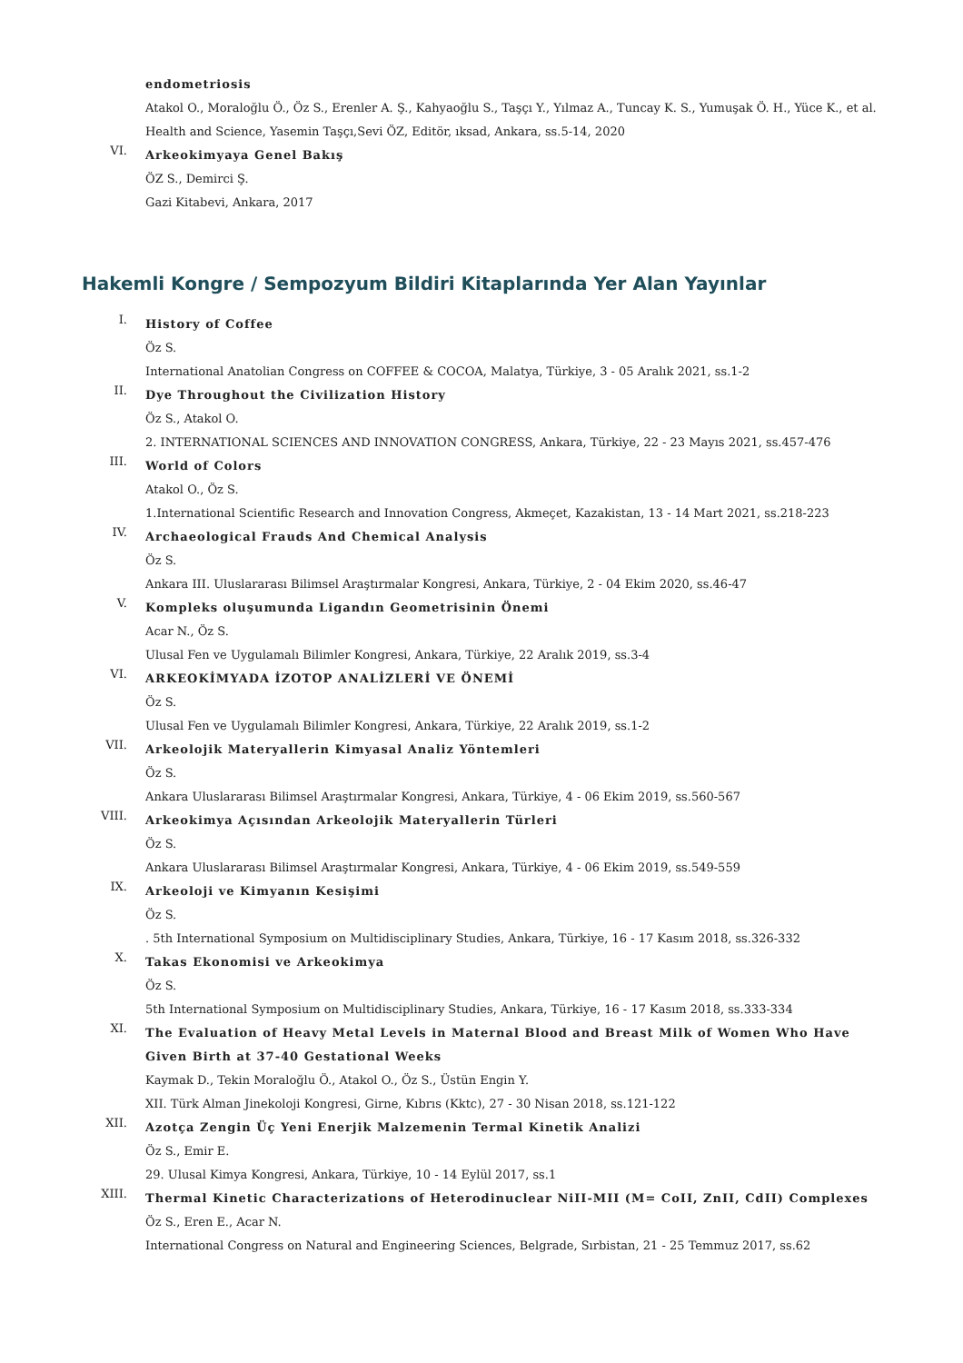endometriosis
Atakol O., Moraloğlu Ö., Öz S., Erenler A. Ş., Kahyaoğlu S., Taşçı Y., Yılmaz A., Tuncay K. S., Yumuşak Ö. H., Yüce K., et al.
Health and Science, Yasemin Taşçı,Sevi ÖZ, Editör, ıksad, Ankara, ss.5-14, 2020
VI.
Arkeokimyaya Genel Bakış
ÖZ S., Demirci Ş.
Gazi Kitabevi, Ankara, 2017
Hakemli Kongre / Sempozyum Bildiri Kitaplarında Yer Alan Yayınlar
I.
History of Coffee
Öz S.
International Anatolian Congress on COFFEE & COCOA, Malatya, Türkiye, 3 - 05 Aralık 2021, ss.1-2
II.
Dye Throughout the Civilization History
Öz S., Atakol O.
2. INTERNATIONAL SCIENCES AND INNOVATION CONGRESS, Ankara, Türkiye, 22 - 23 Mayıs 2021, ss.457-476
III.
World of Colors
Atakol O., Öz S.
1.International Scientific Research and Innovation Congress, Akmeçet, Kazakistan, 13 - 14 Mart 2021, ss.218-223
IV.
Archaeological Frauds And Chemical Analysis
Öz S.
Ankara III. Uluslararası Bilimsel Araştırmalar Kongresi, Ankara, Türkiye, 2 - 04 Ekim 2020, ss.46-47
V.
Kompleks oluşumunda Ligandın Geometrisinin Önemi
Acar N., Öz S.
Ulusal Fen ve Uygulamalı Bilimler Kongresi, Ankara, Türkiye, 22 Aralık 2019, ss.3-4
VI.
ARKEOKİMYADA İZOTOP ANALİZLERİ VE ÖNEMİ
Öz S.
Ulusal Fen ve Uygulamalı Bilimler Kongresi, Ankara, Türkiye, 22 Aralık 2019, ss.1-2
VII.
Arkeolojik Materyallerin Kimyasal Analiz Yöntemleri
Öz S.
Ankara Uluslararası Bilimsel Araştırmalar Kongresi, Ankara, Türkiye, 4 - 06 Ekim 2019, ss.560-567
VIII.
Arkeokimya Açısından Arkeolojik Materyallerin Türleri
Öz S.
Ankara Uluslararası Bilimsel Araştırmalar Kongresi, Ankara, Türkiye, 4 - 06 Ekim 2019, ss.549-559
IX.
Arkeoloji ve Kimyanın Kesişimi
Öz S.
. 5th International Symposium on Multidisciplinary Studies, Ankara, Türkiye, 16 - 17 Kasım 2018, ss.326-332
X.
Takas Ekonomisi ve Arkeokimya
Öz S.
5th International Symposium on Multidisciplinary Studies, Ankara, Türkiye, 16 - 17 Kasım 2018, ss.333-334
XI.
The Evaluation of Heavy Metal Levels in Maternal Blood and Breast Milk of Women Who Have Given Birth at 37-40 Gestational Weeks
Kaymak D., Tekin Moraloğlu Ö., Atakol O., Öz S., Üstün Engin Y.
XII. Türk Alman Jinekoloji Kongresi, Girne, Kıbrıs (Kktc), 27 - 30 Nisan 2018, ss.121-122
XII.
Azotça Zengin Üç Yeni Enerjik Malzemenin Termal Kinetik Analizi
Öz S., Emir E.
29. Ulusal Kimya Kongresi, Ankara, Türkiye, 10 - 14 Eylül 2017, ss.1
XIII.
Thermal Kinetic Characterizations of Heterodinuclear NiII-MII (M= CoII, ZnII, CdII) Complexes
Öz S., Eren E., Acar N.
International Congress on Natural and Engineering Sciences, Belgrade, Sırbistan, 21 - 25 Temmuz 2017, ss.62